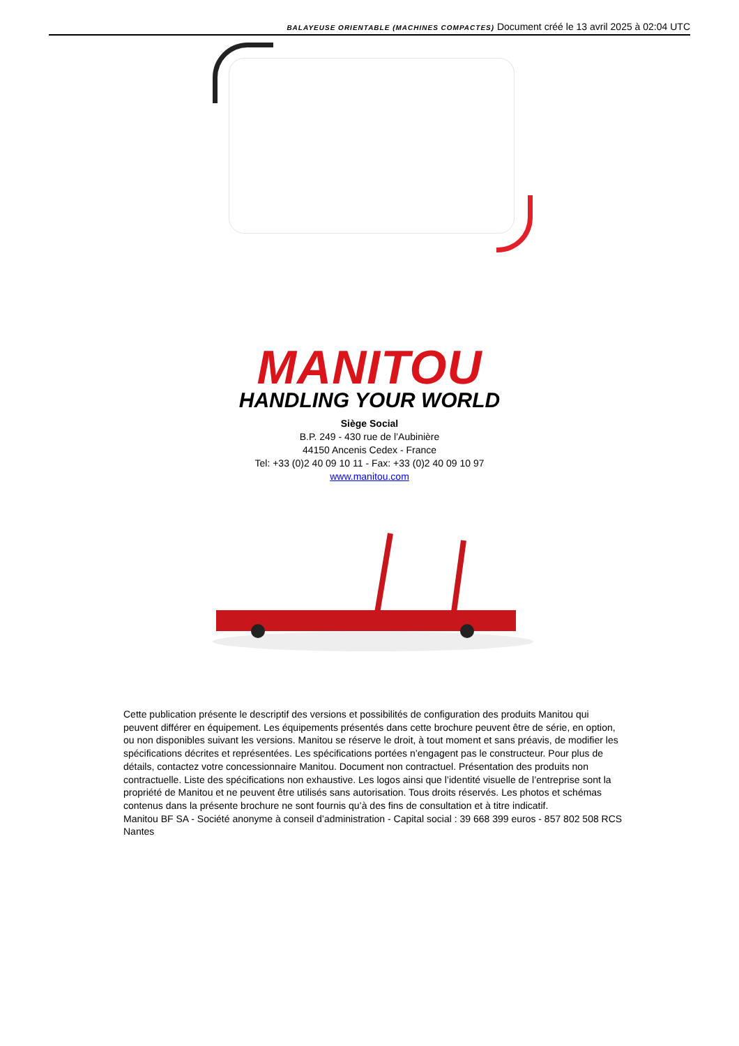BALAYEUSE ORIENTABLE (MACHINES COMPACTES) Document créé le 13 avril 2025 à 02:04 UTC
MANITOU
HANDLING YOUR WORLD
Siège Social
B.P. 249 - 430 rue de l’Aubinière
44150 Ancenis Cedex - France
Tel: +33 (0)2 40 09 10 11 - Fax: +33 (0)2 40 09 10 97
www.manitou.com
Cette publication présente le descriptif des versions et possibilités de configuration des produits Manitou qui peuvent différer en équipement. Les équipements présentés dans cette brochure peuvent être de série, en option, ou non disponibles suivant les versions. Manitou se réserve le droit, à tout moment et sans préavis, de modifier les spécifications décrites et représentées. Les spécifications portées n’engagent pas le constructeur. Pour plus de détails, contactez votre concessionnaire Manitou. Document non contractuel. Présentation des produits non contractuelle. Liste des spécifications non exhaustive. Les logos ainsi que l’identité visuelle de l’entreprise sont la propriété de Manitou et ne peuvent être utilisés sans autorisation. Tous droits réservés. Les photos et schémas contenus dans la présente brochure ne sont fournis qu’à des fins de consultation et à titre indicatif.
Manitou BF SA - Société anonyme à conseil d’administration - Capital social : 39 668 399 euros - 857 802 508 RCS Nantes